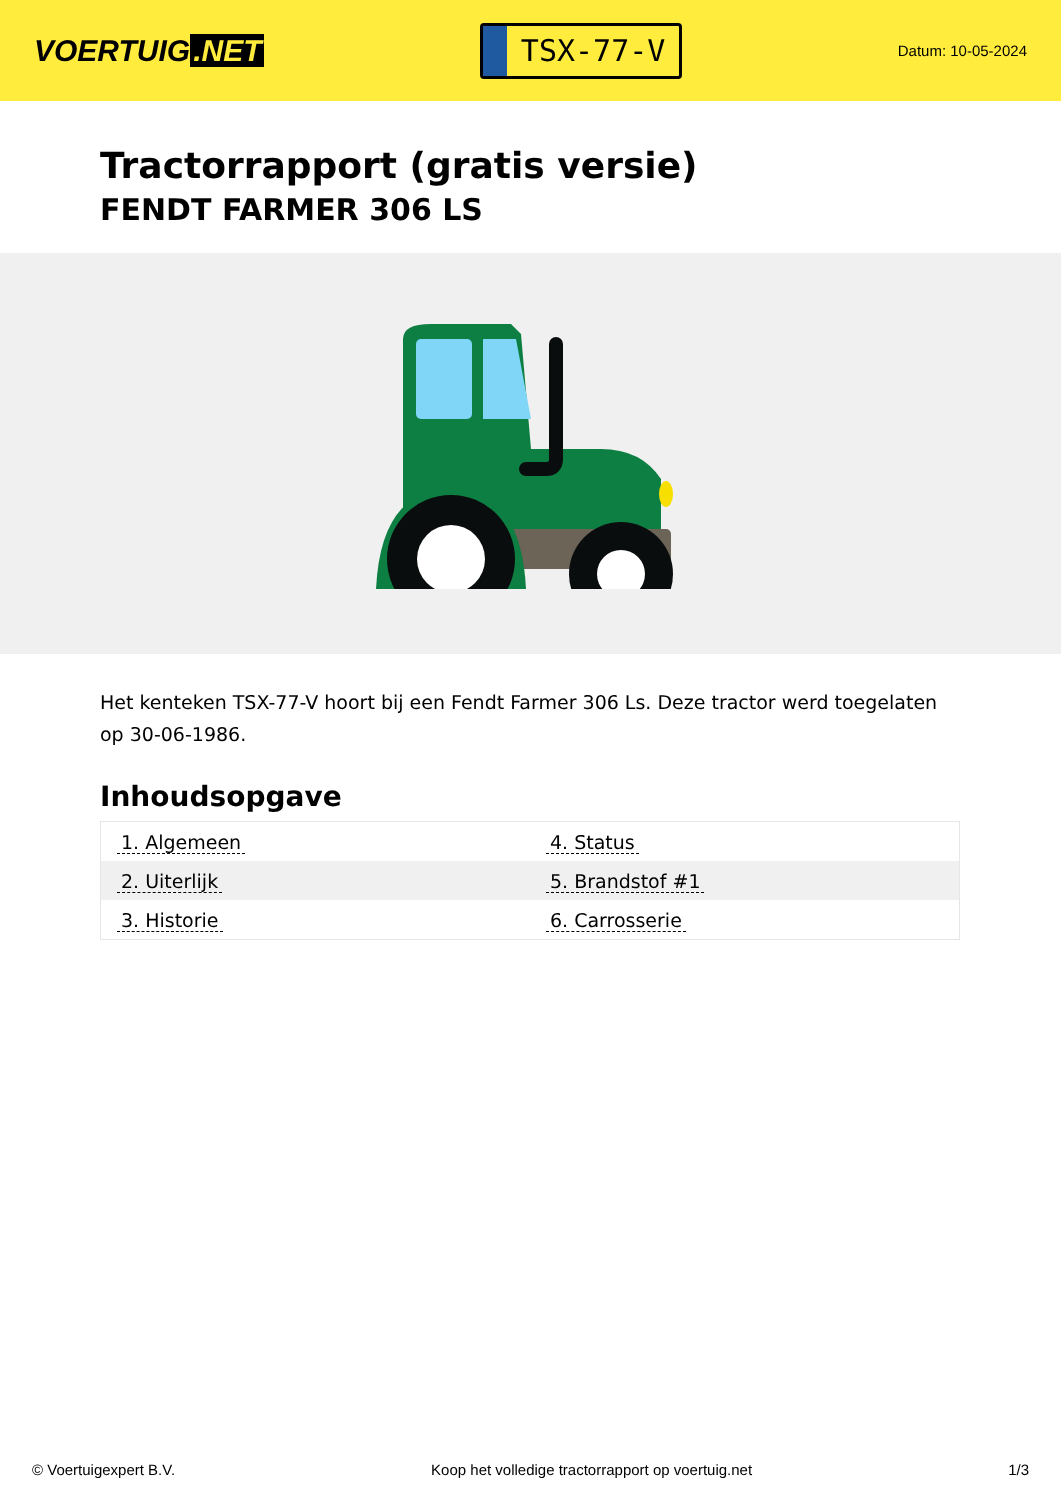VOERTUIG.NET
TSX-77-V
Datum: 10-05-2024
Tractorrapport (gratis versie)
FENDT FARMER 306 LS
Het kenteken TSX-77-V hoort bij een Fendt Farmer 306 Ls. Deze tractor werd toegelaten op 30-06-1986.
Inhoudsopgave
| 1. Algemeen | 4. Status |
| 2. Uiterlijk | 5. Brandstof #1 |
| 3. Historie | 6. Carrosserie |
© Voertuigexpert B.V. Koop het volledige tractorrapport op voertuig.net
1/3